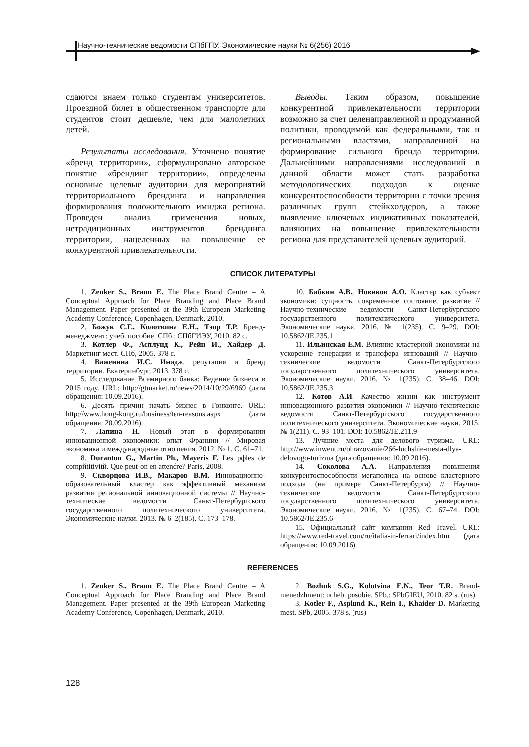Научно-технические ведомости СПбГПУ. Экономические науки № 6(256) 2016
сдаются внаем только студентам университетов. Проездной билет в общественном транспорте для студентов стоит дешевле, чем для малолетних детей.
Результаты исследования. Уточнено понятие «бренд территории», сформулировано авторское понятие «брендинг территории», определены основные целевые аудитории для мероприятий территориального брендинга и направления формирования положительного имиджа региона. Проведен анализ применения новых, нетрадиционных инструментов брендинга территории, нацеленных на повышение ее конкурентной привлекательности.
Выводы. Таким образом, повышение конкурентной привлекательности территории возможно за счет целенаправленной и продуманной политики, проводимой как федеральными, так и региональными властями, направленной на формирование сильного бренда территории. Дальнейшими направлениями исследований в данной области может стать разработка методологических подходов к оценке конкурентоспособности территории с точки зрения различных групп стейкхолдеров, а также выявление ключевых индикативных показателей, влияющих на повышение привлекательности региона для представителей целевых аудиторий.
СПИСОК ЛИТЕРАТУРЫ
1. Zenker S., Braun E. The Place Brand Centre – A Conceptual Approach for Place Branding and Place Brand Management. Paper presented at the 39th European Marketing Academy Conference, Copenhagen, Denmark, 2010.
2. Божук С.Г., Колотвина Е.Н., Тэор Т.Р. Бренд-менеджмент: учеб. пособие. СПб.: СПбГИЭУ, 2010. 82 с.
3. Котлер Ф., Асплунд К., Рейн И., Хайдер Д. Маркетинг мест. СПб, 2005. 378 с.
4. Важенина И.С. Имидж, репутация и бренд территории. Екатеринбург, 2013. 378 с.
5. Исследование Всемирного банка: Ведение бизнеса в 2015 году. URL: http://gtmarket.ru/news/2014/10/29/6969 (дата обращения: 10.09.2016).
6. Десять причин начать бизнес в Гонконге. URL: http://www.hong-kong.ru/business/ten-reasons.aspx (дата обращения: 20.09.2016).
7. Лапина Н. Новый этап в формировании инновационной экономики: опыт Франции // Мировая экономика и международные отношения. 2012. № 1. С. 61–71.
8. Duranton G., Martin Ph., Mayeris F. Les pфles de compйtitivitй. Que peut-on en attendre? Paris, 2008.
9. Скворцова И.В., Макаров В.М. Инновационно-образовательный кластер как эффективный механизм развития региональной инновационной системы // Научно-технические ведомости Санкт-Петербургского государственного политехнического университета. Экономические науки. 2013. № 6–2(185). С. 173–178.
10. Бабкин А.В., Новиков А.О. Кластер как субъект экономики: сущность, современное состояние, развитие // Научно-технические ведомости Санкт-Петербургского государственного политехнического университета. Экономические науки. 2016. № 1(235). С. 9–29. DOI: 10.5862/JE.235.1
11. Ильинская Е.М. Влияние кластерной экономики на ускорение генерации и трансфера инноваций // Научно-технические ведомости Санкт-Петербургского государственного политехнического университета. Экономические науки. 2016. № 1(235). С. 38–46. DOI: 10.5862/JE.235.3
12. Котов А.И. Качество жизни как инструмент инновационного развития экономики // Научно-технические ведомости Санкт-Петербургского государственного политехнического университета. Экономические науки. 2015. № 1(211). С. 93–101. DOI: 10.5862/JE.211.9
13. Лучшие места для делового туризма. URL: http://www.inwent.ru/obrazovanie/266-luchshie-mesta-dlya-delovogo-turizma (дата обращения: 10.09.2016).
14. Соколова А.А. Направления повышения конкурентоспособности мегаполиса на основе кластерного подхода (на примере Санкт-Петербурга) // Научно-технические ведомости Санкт-Петербургского государственного политехнического университета. Экономические науки. 2016. № 1(235). С. 67–74. DOI: 10.5862/JE.235.6
15. Официальный сайт компании Red Travel. URL: https://www.red-travel.com/ru/italia-in-ferrari/index.htm (дата обращения: 10.09.2016).
REFERENCES
1. Zenker S., Braun E. The Place Brand Centre – A Conceptual Approach for Place Branding and Place Brand Management. Paper presented at the 39th European Marketing Academy Conference, Copenhagen, Denmark, 2010.
2. Bozhuk S.G., Kolotvina E.N., Teor T.R. Brend-menedzhment: ucheb. posobie. SPb.: SPbGIEU, 2010. 82 s. (rus)
3. Kotler F., Asplund K., Rein I., Khaider D. Marketing mest. SPb, 2005. 378 s. (rus)
128